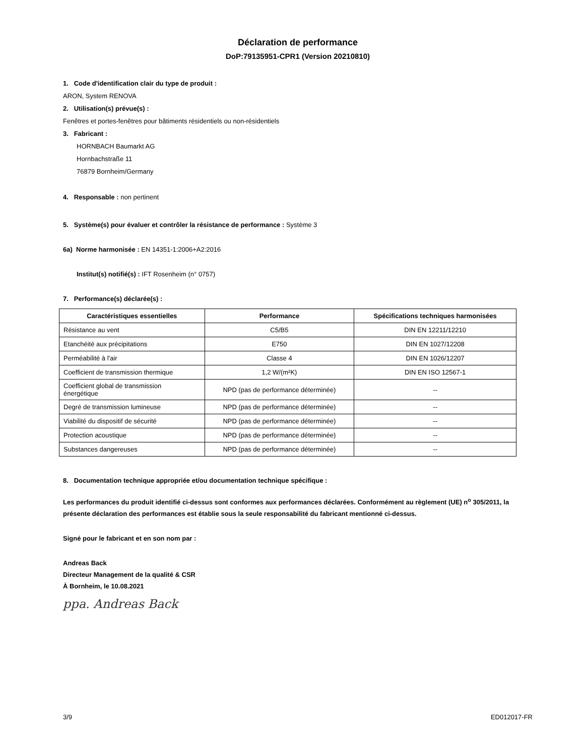Déclaration de performance
DoP:79135951-CPR1 (Version 20210810)
1. Code d'identification clair du type de produit :
ARON, System RENOVA
2. Utilisation(s) prévue(s) :
Fenêtres et portes-fenêtres pour bâtiments résidentiels ou non-résidentiels
3. Fabricant :
HORNBACH Baumarkt AG
Hornbachstraße 11
76879 Bornheim/Germany
4. Responsable : non pertinent
5. Système(s) pour évaluer et contrôler la résistance de performance : Système 3
6a) Norme harmonisée : EN 14351-1:2006+A2:2016
Institut(s) notifié(s) : IFT Rosenheim (n° 0757)
7. Performance(s) déclarée(s) :
| Caractéristiques essentielles | Performance | Spécifications techniques harmonisées |
| --- | --- | --- |
| Résistance au vent | C5/B5 | DIN EN 12211/12210 |
| Etanchéité aux précipitations | E750 | DIN EN 1027/12208 |
| Perméabilité à l'air | Classe 4 | DIN EN 1026/12207 |
| Coefficient de transmission thermique | 1,2 W/(m²K) | DIN EN ISO 12567-1 |
| Coefficient global de transmission énergétique | NPD (pas de performance déterminée) | -- |
| Degré de transmission lumineuse | NPD (pas de performance déterminée) | -- |
| Viabilité du dispositif de sécurité | NPD (pas de performance déterminée) | -- |
| Protection acoustique | NPD (pas de performance déterminée) | -- |
| Substances dangereuses | NPD (pas de performance déterminée) | -- |
8. Documentation technique appropriée et/ou documentation technique spécifique :
Les performances du produit identifié ci-dessus sont conformes aux performances déclarées. Conformément au règlement (UE) n<sup>o</sup> 305/2011, la présente déclaration des performances est établie sous la seule responsabilité du fabricant mentionné ci-dessus.
Signé pour le fabricant et en son nom par :
Andreas Back
Directeur Management de la qualité & CSR
À Bornheim, le 10.08.2021
ppa. Andreas Back
3/9 ED012017-FR